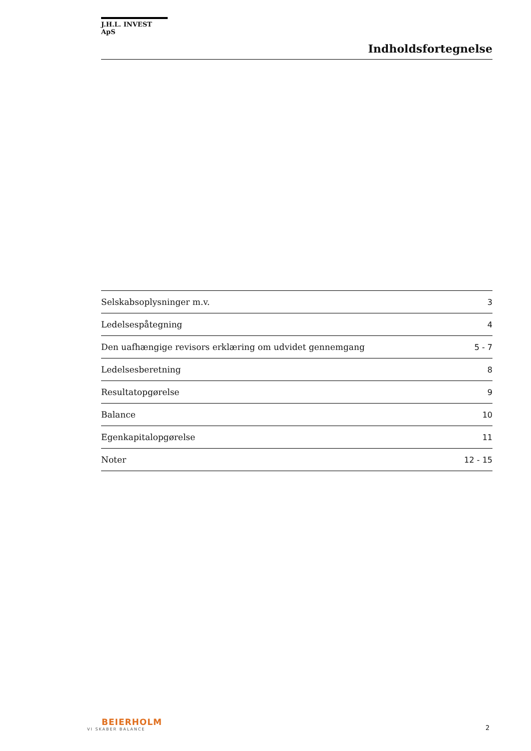J.H.L. INVEST ApS
Indholdsfortegnelse
| Selskabsoplysninger m.v. | 3 |
| Ledelsespåtegning | 4 |
| Den uafhængige revisors erklæring om udvidet gennemgang | 5 - 7 |
| Ledelsesberetning | 8 |
| Resultatopgørelse | 9 |
| Balance | 10 |
| Egenkapitalopgørelse | 11 |
| Noter | 12 - 15 |
BEIERHOLM
VI SKABER BALANCE
2